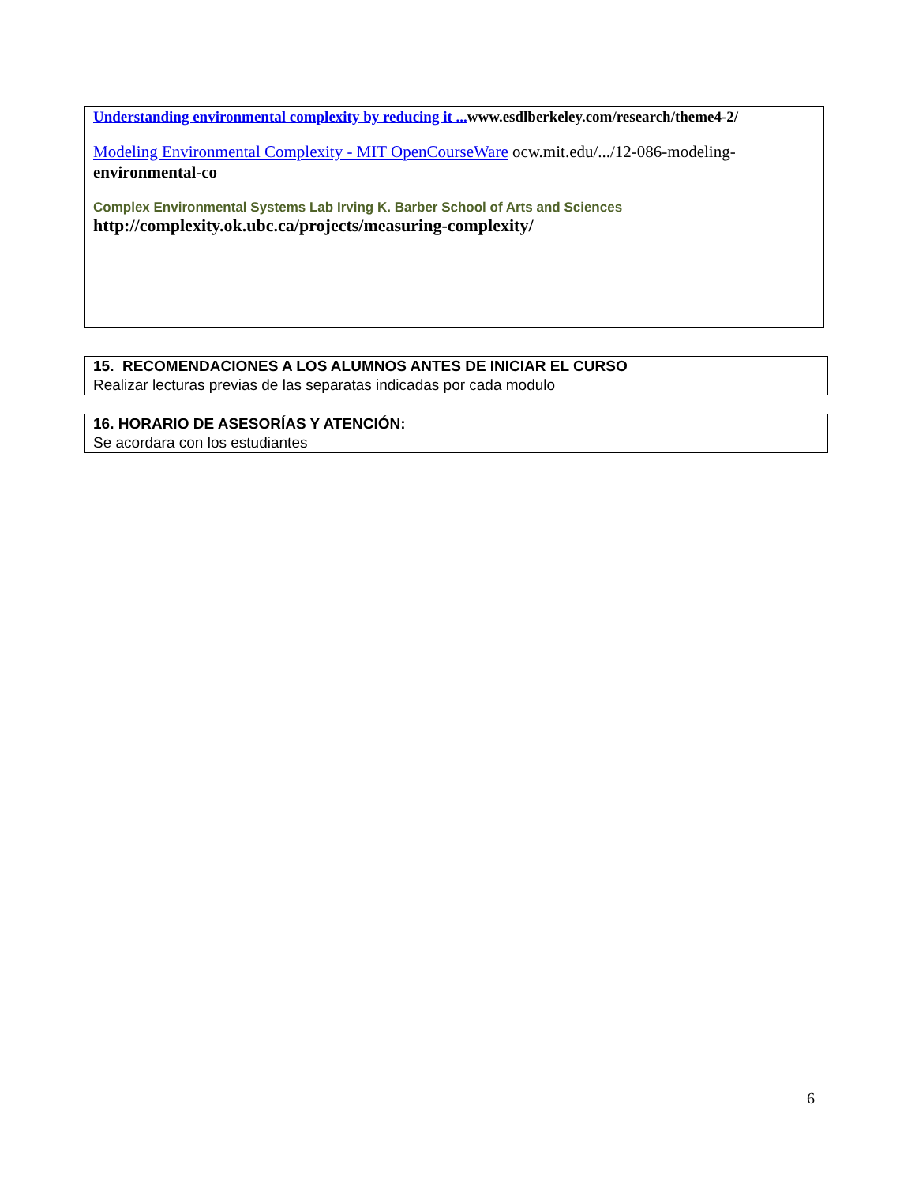Understanding environmental complexity by reducing it ... www.esdlberkeley.com/research/theme4-2/
Modeling Environmental Complexity - MIT OpenCourseWare ocw.mit.edu/.../12-086-modeling-environmental-co
Complex Environmental Systems Lab Irving K. Barber School of Arts and Sciences
http://complexity.ok.ubc.ca/projects/measuring-complexity/
15. RECOMENDACIONES A LOS ALUMNOS ANTES DE INICIAR EL CURSO
Realizar lecturas previas de las separatas indicadas por cada modulo
16. HORARIO DE ASESORÍAS Y ATENCIÓN:
Se acordara con los estudiantes
6